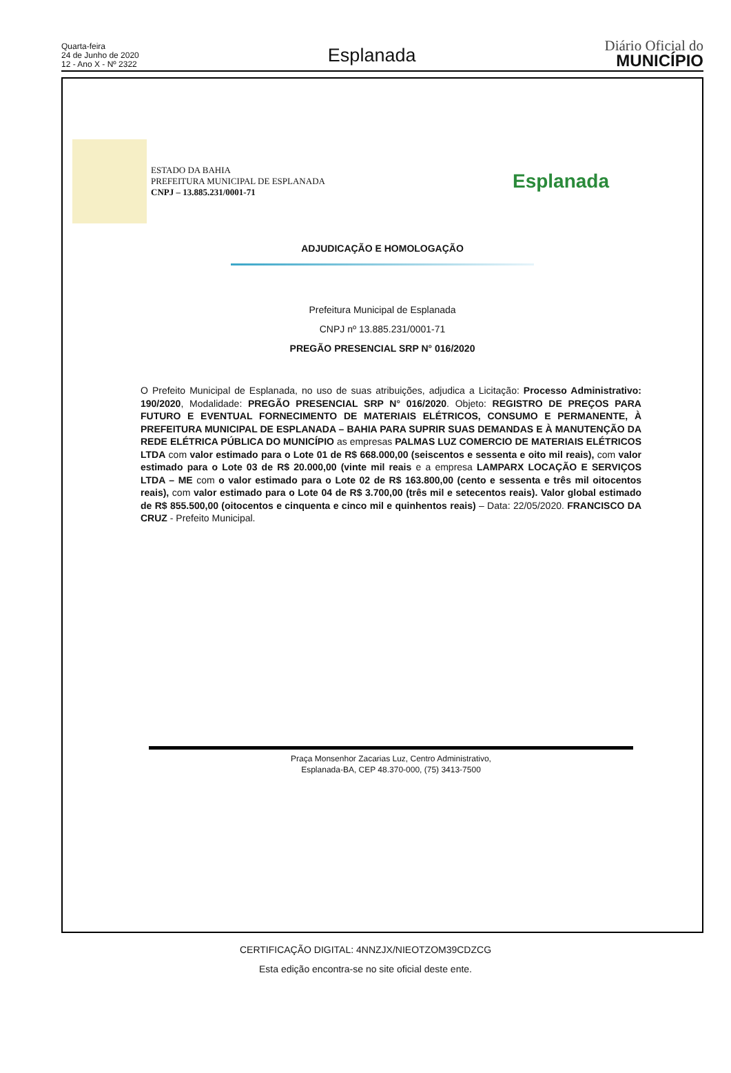Quarta-feira
24 de Junho de 2020
12 - Ano X - Nº 2322
Esplanada
Diário Oficial do
MUNICÍPIO
ESTADO DA BAHIA
PREFEITURA MUNICIPAL DE ESPLANADA
CNPJ – 13.885.231/0001-71
Esplanada
ADJUDICAÇÃO E HOMOLOGAÇÃO
Prefeitura Municipal de Esplanada
CNPJ nº 13.885.231/0001-71
PREGÃO PRESENCIAL SRP N° 016/2020
O Prefeito Municipal de Esplanada, no uso de suas atribuições, adjudica a Licitação: Processo Administrativo: 190/2020, Modalidade: PREGÃO PRESENCIAL SRP N° 016/2020. Objeto: REGISTRO DE PREÇOS PARA FUTURO E EVENTUAL FORNECIMENTO DE MATERIAIS ELÉTRICOS, CONSUMO E PERMANENTE, À PREFEITURA MUNICIPAL DE ESPLANADA – BAHIA PARA SUPRIR SUAS DEMANDAS E À MANUTENÇÃO DA REDE ELÉTRICA PÚBLICA DO MUNICÍPIO as empresas PALMAS LUZ COMERCIO DE MATERIAIS ELÉTRICOS LTDA com valor estimado para o Lote 01 de R$ 668.000,00 (seiscentos e sessenta e oito mil reais), com valor estimado para o Lote 03 de R$ 20.000,00 (vinte mil reais e a empresa LAMPARX LOCAÇÃO E SERVIÇOS LTDA – ME com o valor estimado para o Lote 02 de R$ 163.800,00 (cento e sessenta e três mil oitocentos reais), com valor estimado para o Lote 04 de R$ 3.700,00 (três mil e setecentos reais). Valor global estimado de R$ 855.500,00 (oitocentos e cinquenta e cinco mil e quinhentos reais) – Data: 22/05/2020. FRANCISCO DA CRUZ - Prefeito Municipal.
Praça Monsenhor Zacarias Luz, Centro Administrativo,
Esplanada-BA, CEP 48.370-000, (75) 3413-7500
CERTIFICAÇÃO DIGITAL: 4NNZJX/NIEOTZOM39CDZCG
Esta edição encontra-se no site oficial deste ente.